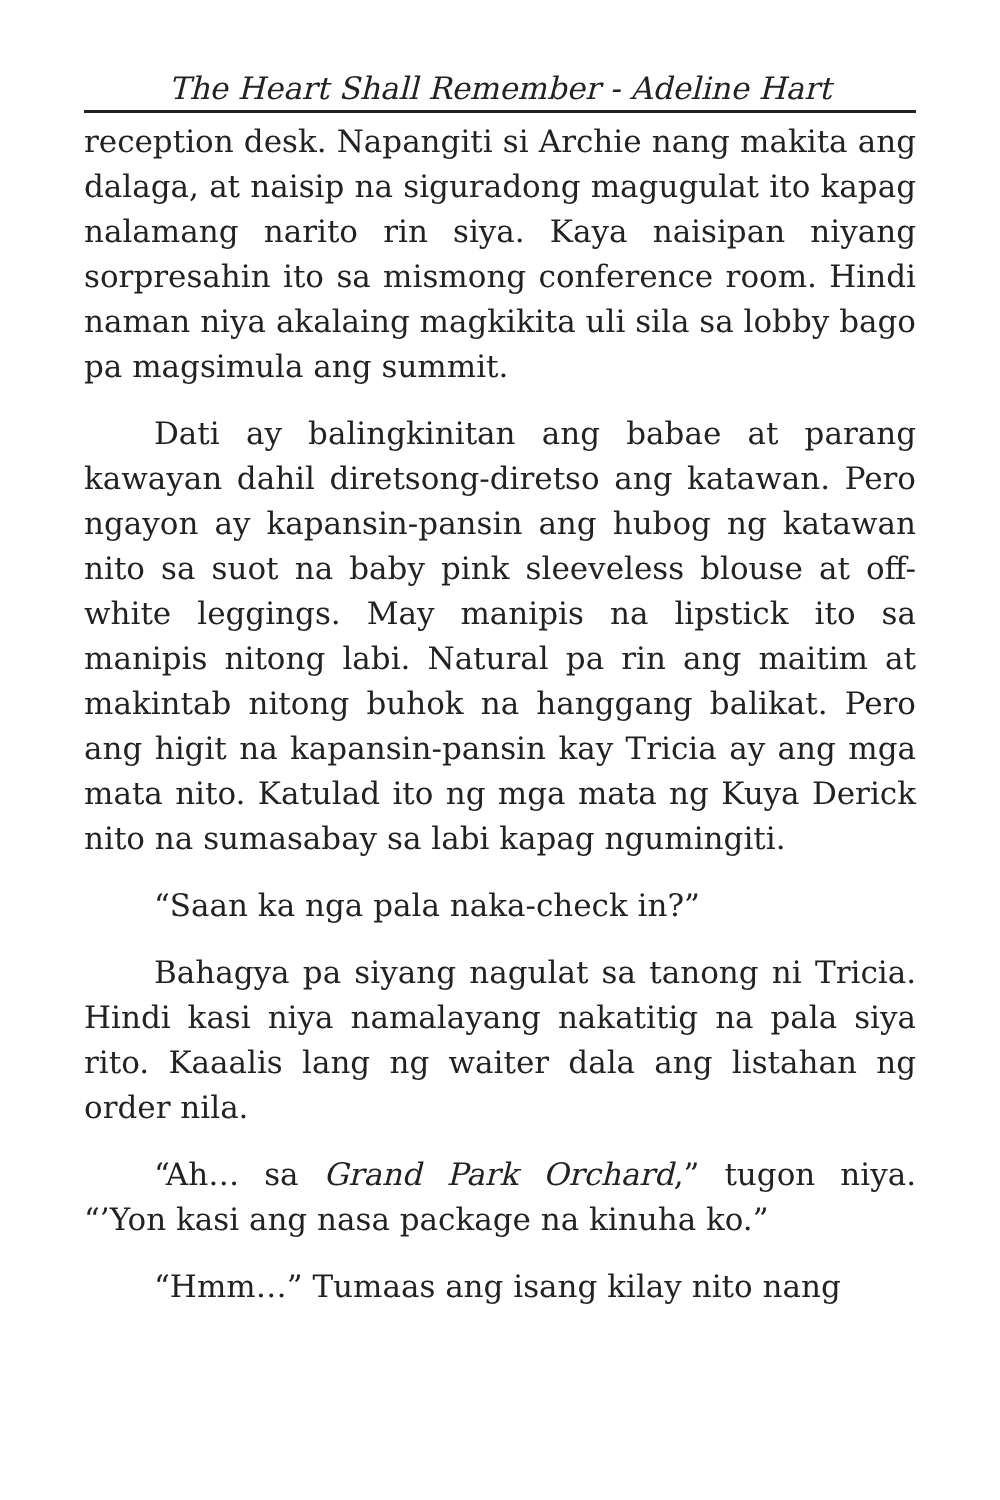The Heart Shall Remember - Adeline Hart
reception desk. Napangiti si Archie nang makita ang dalaga, at naisip na siguradong magugulat ito kapag nalamang narito rin siya. Kaya naisipan niyang sorpresahin ito sa mismong conference room. Hindi naman niya akalaing magkikita uli sila sa lobby bago pa magsimula ang summit.
Dati ay balingkinitan ang babae at parang kawayan dahil diretsong-diretso ang katawan. Pero ngayon ay kapansin-pansin ang hubog ng katawan nito sa suot na baby pink sleeveless blouse at off-white leggings. May manipis na lipstick ito sa manipis nitong labi. Natural pa rin ang maitim at makintab nitong buhok na hanggang balikat. Pero ang higit na kapansin-pansin kay Tricia ay ang mga mata nito. Katulad ito ng mga mata ng Kuya Derick nito na sumasabay sa labi kapag ngumingiti.
“Saan ka nga pala naka-check in?”
Bahagya pa siyang nagulat sa tanong ni Tricia. Hindi kasi niya namalayang nakatitig na pala siya rito. Kaaalis lang ng waiter dala ang listahan ng order nila.
“Ah… sa Grand Park Orchard,” tugon niya. “’Yon kasi ang nasa package na kinuha ko.”
“Hmm…” Tumaas ang isang kilay nito nang